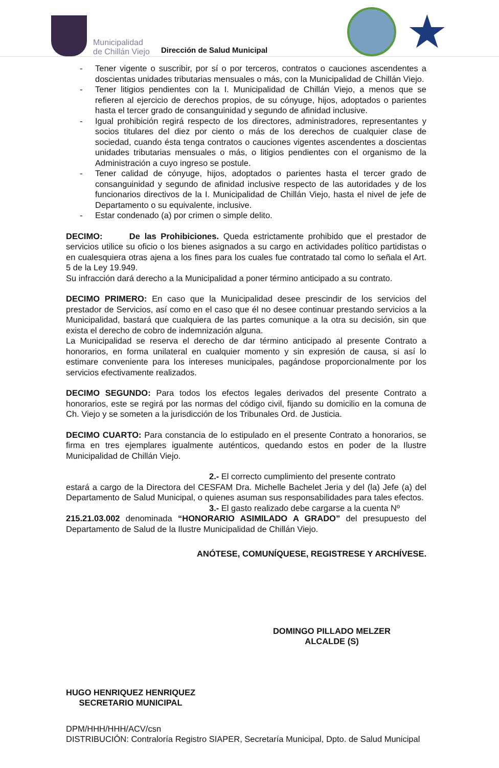Municipalidad
de Chillán Viejo
Dirección de Salud Municipal
★
- Tener vigente o suscribir, por sí o por terceros, contratos o cauciones ascendentes a doscientas unidades tributarias mensuales o más, con la Municipalidad de Chillán Viejo.
- Tener litigios pendientes con la I. Municipalidad de Chillán Viejo, a menos que se refieren al ejercicio de derechos propios, de su cónyuge, hijos, adoptados o parientes hasta el tercer grado de consanguinidad y segundo de afinidad inclusive.
- Igual prohibición regirá respecto de los directores, administradores, representantes y socios titulares del diez por ciento o más de los derechos de cualquier clase de sociedad, cuando ésta tenga contratos o cauciones vigentes ascendentes a doscientas unidades tributarias mensuales o más, o litigios pendientes con el organismo de la Administración a cuyo ingreso se postule.
- Tener calidad de cónyuge, hijos, adoptados o parientes hasta el tercer grado de consanguinidad y segundo de afinidad inclusive respecto de las autoridades y de los funcionarios directivos de la I. Municipalidad de Chillán Viejo, hasta el nivel de jefe de Departamento o su equivalente, inclusive.
- Estar condenado (a) por crimen o simple delito.
DECIMO: De las Prohibiciones. Queda estrictamente prohibido que el prestador de servicios utilice su oficio o los bienes asignados a su cargo en actividades político partidistas o en cualesquiera otras ajena a los fines para los cuales fue contratado tal como lo señala el Art. 5 de la Ley 19.949.
Su infracción dará derecho a la Municipalidad a poner término anticipado a su contrato.
DECIMO PRIMERO: En caso que la Municipalidad desee prescindir de los servicios del prestador de Servicios, así como en el caso que él no desee continuar prestando servicios a la Municipalidad, bastará que cualquiera de las partes comunique a la otra su decisión, sin que exista el derecho de cobro de indemnización alguna.
La Municipalidad se reserva el derecho de dar término anticipado al presente Contrato a honorarios, en forma unilateral en cualquier momento y sin expresión de causa, si así lo estimare conveniente para los intereses municipales, pagándose proporcionalmente por los servicios efectivamente realizados.
DECIMO SEGUNDO: Para todos los efectos legales derivados del presente Contrato a honorarios, este se regirá por las normas del código civil, fijando su domicilio en la comuna de Ch. Viejo y se someten a la jurisdicción de los Tribunales Ord. de Justicia.
DECIMO CUARTO: Para constancia de lo estipulado en el presente Contrato a honorarios, se firma en tres ejemplares igualmente auténticos, quedando estos en poder de la Ilustre Municipalidad de Chillán Viejo.
2.- El correcto cumplimiento del presente contrato
estará a cargo de la Directora del CESFAM Dra. Michelle Bachelet Jeria y del (la) Jefe (a) del Departamento de Salud Municipal, o quienes asuman sus responsabilidades para tales efectos.
3.- El gasto realizado debe cargarse a la cuenta Nº
215.21.03.002 denominada “HONORARIO ASIMILADO A GRADO” del presupuesto del Departamento de Salud de la Ilustre Municipalidad de Chillán Viejo.
ANÓTESE, COMUNÍQUESE, REGISTRESE Y ARCHÍVESE.
HUGO HENRIQUEZ HENRIQUEZ
SECRETARIO MUNICIPAL
DOMINGO PILLADO MELZER
ALCALDE (S)
DPM/HHH/HHH/ACV/csn
DISTRIBUCIÓN: Contraloría Registro SIAPER, Secretaría Municipal, Dpto. de Salud Municipal